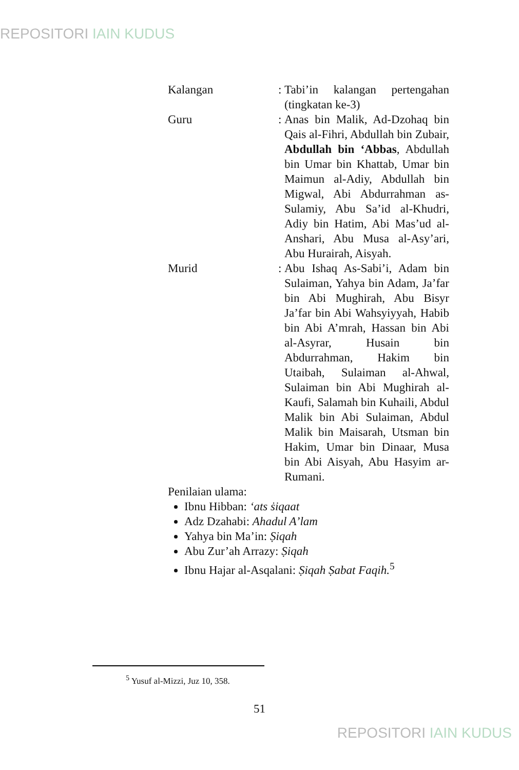REPOSITORI IAIN KUDUS
Kalangan :
Tabi’in kalangan pertengahan (tingkatan ke-3)
Guru :
Anas bin Malik, Ad-Dzohaq bin Qais al-Fihri, Abdullah bin Zubair, Abdullah bin ‘Abbas, Abdullah bin Umar bin Khattab, Umar bin Maimun al-Adiy, Abdullah bin Migwal, Abi Abdurrahman as-Sulamiy, Abu Sa’id al-Khudri, Adiy bin Hatim, Abi Mas’ud al-Anshari, Abu Musa al-Asy’ari, Abu Hurairah, Aisyah.
Murid :
Abu Ishaq As-Sabi’i, Adam bin Sulaiman, Yahya bin Adam, Ja’far bin Abi Mughirah, Abu Bisyr Ja’far bin Abi Wahsyiyyah, Habib bin Abi A’mrah, Hassan bin Abi al-Asyrar, Husain bin Abdurrahman, Hakim bin Utaibah, Sulaiman al-Ahwal, Sulaiman bin Abi Mughirah al-Kaufi, Salamah bin Kuhaili, Abdul Malik bin Abi Sulaiman, Abdul Malik bin Maisarah, Utsman bin Hakim, Umar bin Dinaar, Musa bin Abi Aisyah, Abu Hasyim ar-Rumani.
Penilaian ulama:
Ibnu Hibban: ‘ats ṡiqaat
Adz Dzahabi: Ahadul A’lam
Yahya bin Ma’in: Ṣiqah
Abu Zur’ah Arrazy: Ṣiqah
Ibnu Hajar al-Asqalani: Ṣiqah Ṣabat Faqih.<sup>5</sup>
<sup>5</sup> Yusuf al-Mizzi, Juz 10, 358.
51
REPOSITORI IAIN KUDUS